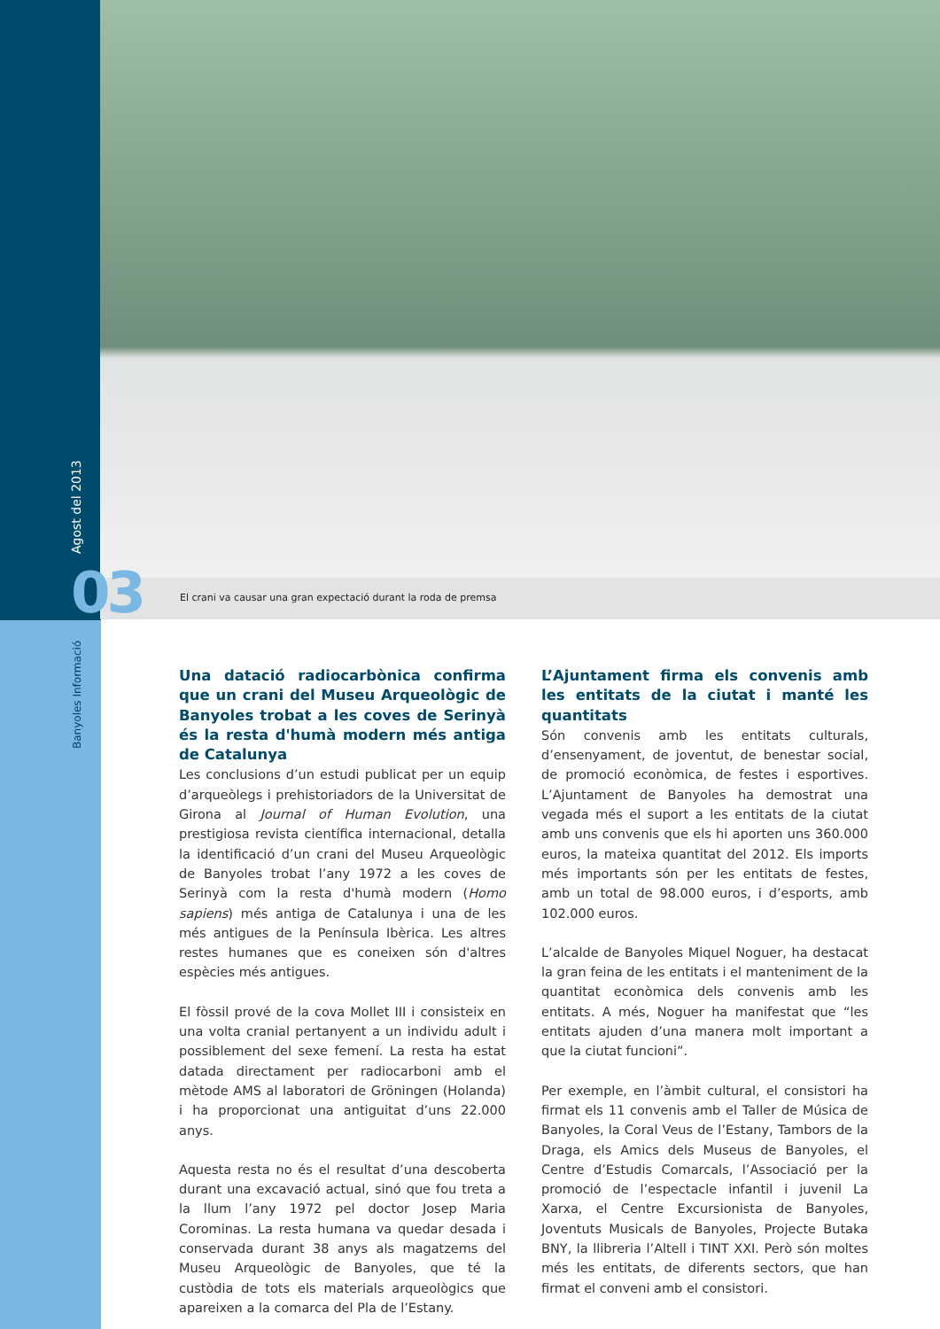Agost del 2013 03
El crani va causar una gran expectació durant la roda de premsa
Banyoles Informació
Una datació radiocarbònica confirma que un crani del Museu Arqueològic de Banyoles trobat a les coves de Serinyà és la resta d'humà modern més antiga de Catalunya
Les conclusions d’un estudi publicat per un equip d’arqueòlegs i prehistoriadors de la Universitat de Girona al Journal of Human Evolution, una prestigiosa revista científica internacional, detalla la identificació d’un crani del Museu Arqueològic de Banyoles trobat l’any 1972 a les coves de Serinyà com la resta d'humà modern (Homo sapiens) més antiga de Catalunya i una de les més antigues de la Península Ibèrica. Les altres restes humanes que es coneixen són d'altres espècies més antigues.
El fòssil prové de la cova Mollet III i consisteix en una volta cranial pertanyent a un individu adult i possiblement del sexe femení. La resta ha estat datada directament per radiocarboni amb el mètode AMS al laboratori de Gröningen (Holanda) i ha proporcionat una antiguitat d’uns 22.000 anys.
Aquesta resta no és el resultat d’una descoberta durant una excavació actual, sinó que fou treta a la llum l’any 1972 pel doctor Josep Maria Corominas. La resta humana va quedar desada i conservada durant 38 anys als magatzems del Museu Arqueològic de Banyoles, que té la custòdia de tots els materials arqueològics que apareixen a la comarca del Pla de l’Estany.
L’Ajuntament firma els convenis amb les entitats de la ciutat i manté les quantitats
Són convenis amb les entitats culturals, d’ensenyament, de joventut, de benestar social, de promoció econòmica, de festes i esportives. L’Ajuntament de Banyoles ha demostrat una vegada més el suport a les entitats de la ciutat amb uns convenis que els hi aporten uns 360.000 euros, la mateixa quantitat del 2012. Els imports més importants són per les entitats de festes, amb un total de 98.000 euros, i d’esports, amb 102.000 euros.
L’alcalde de Banyoles Miquel Noguer, ha destacat la gran feina de les entitats i el manteniment de la quantitat econòmica dels convenis amb les entitats. A més, Noguer ha manifestat que “les entitats ajuden d’una manera molt important a que la ciutat funcioni”.
Per exemple, en l’àmbit cultural, el consistori ha firmat els 11 convenis amb el Taller de Música de Banyoles, la Coral Veus de l’Estany, Tambors de la Draga, els Amics dels Museus de Banyoles, el Centre d’Estudis Comarcals, l’Associació per la promoció de l’espectacle infantil i juvenil La Xarxa, el Centre Excursionista de Banyoles, Joventuts Musicals de Banyoles, Projecte Butaka BNY, la llibreria l’Altell i TINT XXI. Però són moltes més les entitats, de diferents sectors, que han firmat el conveni amb el consistori.